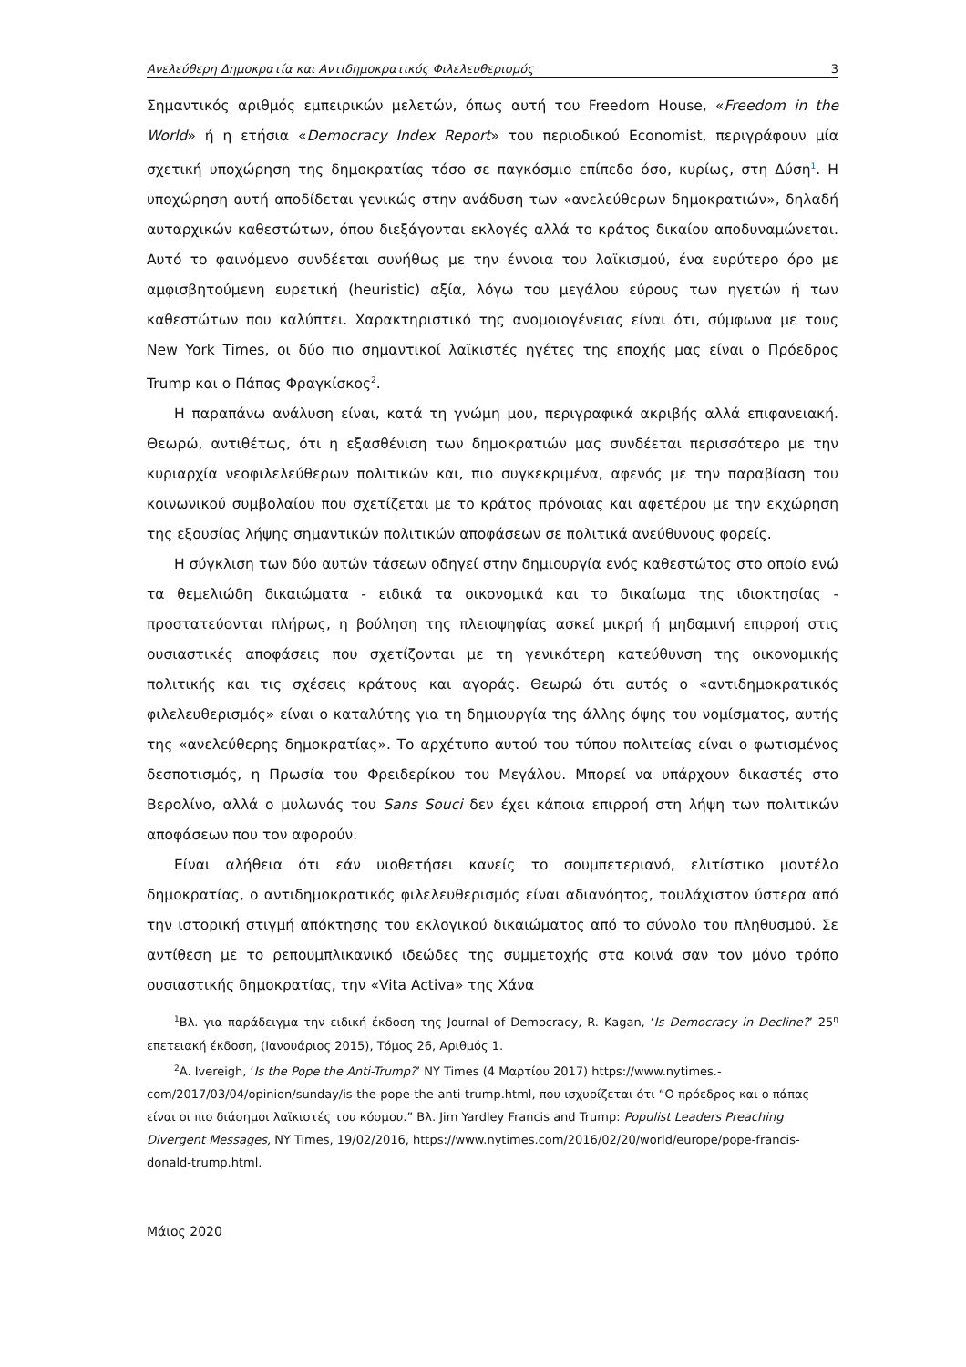Ανελεύθερη Δημοκρατία και Αντιδημοκρατικός Φιλελευθερισμός 3
Σημαντικός αριθμός εμπειρικών μελετών, όπως αυτή του Freedom House, «Freedom in the World» ή η ετήσια «Democracy Index Report» του περιοδικού Economist, περιγράφουν μία σχετική υποχώρηση της δημοκρατίας τόσο σε παγκόσμιο επίπεδο όσο, κυρίως, στη Δύση<sup>1</sup>. Η υποχώρηση αυτή αποδίδεται γενικώς στην ανάδυση των «ανελεύθερων δημοκρατιών», δηλαδή αυταρχικών καθεστώτων, όπου διεξάγονται εκλογές αλλά το κράτος δικαίου αποδυναμώνεται. Αυτό το φαινόμενο συνδέεται συνήθως με την έννοια του λαϊκισμού, ένα ευρύτερο όρο με αμφισβητούμενη ευρετική (heuristic) αξία, λόγω του μεγάλου εύρους των ηγετών ή των καθεστώτων που καλύπτει. Χαρακτηριστικό της ανομοιογένειας είναι ότι, σύμφωνα με τους New York Times, οι δύο πιο σημαντικοί λαϊκιστές ηγέτες της εποχής μας είναι ο Πρόεδρος Trump και ο Πάπας Φραγκίσκος<sup>2</sup>.
Η παραπάνω ανάλυση είναι, κατά τη γνώμη μου, περιγραφικά ακριβής αλλά επιφανειακή. Θεωρώ, αντιθέτως, ότι η εξασθένιση των δημοκρατιών μας συνδέεται περισσότερο με την κυριαρχία νεοφιλελεύθερων πολιτικών και, πιο συγκεκριμένα, αφενός με την παραβίαση του κοινωνικού συμβολαίου που σχετίζεται με το κράτος πρόνοιας και αφετέρου με την εκχώρηση της εξουσίας λήψης σημαντικών πολιτικών αποφάσεων σε πολιτικά ανεύθυνους φορείς.
Η σύγκλιση των δύο αυτών τάσεων οδηγεί στην δημιουργία ενός καθεστώτος στο οποίο ενώ τα θεμελιώδη δικαιώματα - ειδικά τα οικονομικά και το δικαίωμα της ιδιοκτησίας - προστατεύονται πλήρως, η βούληση της πλειοψηφίας ασκεί μικρή ή μηδαμινή επιρροή στις ουσιαστικές αποφάσεις που σχετίζονται με τη γενικότερη κατεύθυνση της οικονομικής πολιτικής και τις σχέσεις κράτους και αγοράς. Θεωρώ ότι αυτός ο «αντιδημοκρατικός φιλελευθερισμός» είναι ο καταλύτης για τη δημιουργία της άλλης όψης του νομίσματος, αυτής της «ανελεύθερης δημοκρατίας». Το αρχέτυπο αυτού του τύπου πολιτείας είναι ο φωτισμένος δεσποτισμός, η Πρωσία του Φρειδερίκου του Μεγάλου. Μπορεί να υπάρχουν δικαστές στο Βερολίνο, αλλά ο μυλωνάς του Sans Souci δεν έχει κάποια επιρροή στη λήψη των πολιτικών αποφάσεων που τον αφορούν.
Είναι αλήθεια ότι εάν υιοθετήσει κανείς το σουμπετεριανό, ελιτίστικο μοντέλο δημοκρατίας, ο αντιδημοκρατικός φιλελευθερισμός είναι αδιανόητος, τουλάχιστον ύστερα από την ιστορική στιγμή απόκτησης του εκλογικού δικαιώματος από το σύνολο του πληθυσμού. Σε αντίθεση με το ρεπουμπλικανικό ιδεώδες της συμμετοχής στα κοινά σαν τον μόνο τρόπο ουσιαστικής δημοκρατίας, την «Vita Activa» της Χάνα
<sup>1</sup> Βλ. για παράδειγμα την ειδική έκδοση της Journal of Democracy, R. Kagan, ‘Is Democracy in Decline?’ 25<sup>η</sup> επετειακή έκδοση, (Ιανουάριος 2015), Τόμος 26, Αριθμός 1.
<sup>2</sup> A. Ivereigh, ‘Is the Pope the Anti-Trump?’ NY Times (4 Μαρτίου 2017) https://www.nytimes.-com/2017/03/04/opinion/sunday/is-the-pope-the-anti-trump.html, που ισχυρίζεται ότι “Ο πρόεδρος και ο πάπας είναι οι πιο διάσημοι λαϊκιστές του κόσμου.” Βλ. Jim Yardley Francis and Trump: Populist Leaders Preaching Divergent Messages, NY Times, 19/02/2016, https://www.nytimes.com/2016/02/20/world/europe/pope-francis-donald-trump.html.
Μάιος 2020